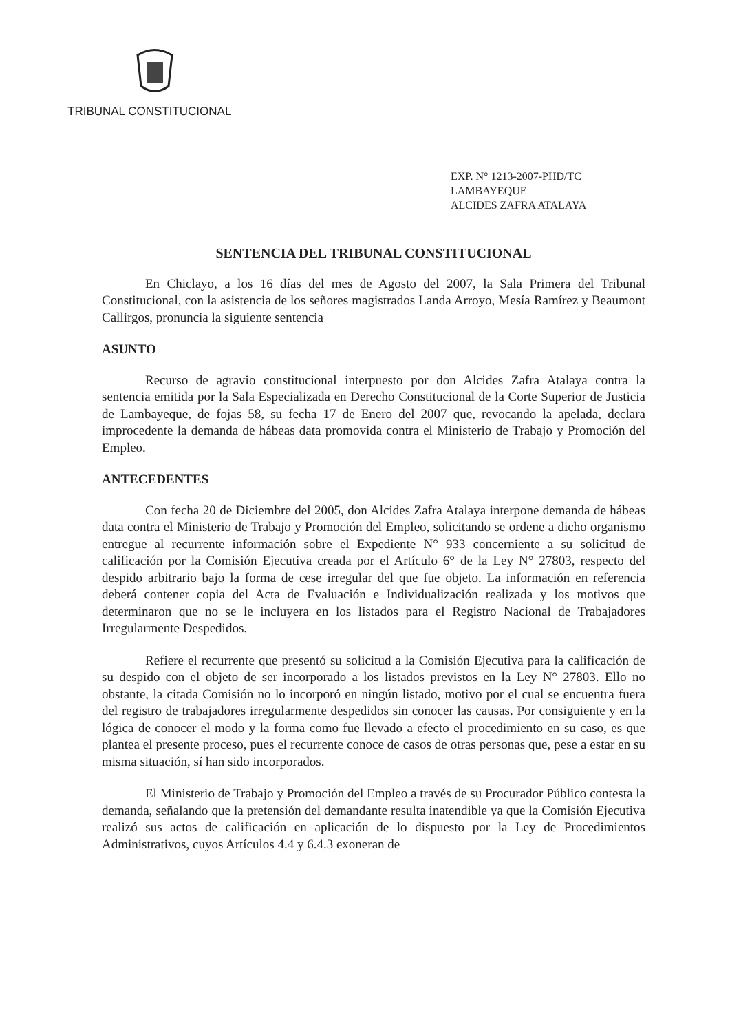TRIBUNAL CONSTITUCIONAL
EXP. N° 1213-2007-PHD/TC
LAMBAYEQUE
ALCIDES ZAFRA ATALAYA
SENTENCIA DEL TRIBUNAL CONSTITUCIONAL
En Chiclayo, a los 16 días del mes de Agosto del 2007, la Sala Primera del Tribunal Constitucional, con la asistencia de los señores magistrados Landa Arroyo, Mesía Ramírez y Beaumont Callirgos, pronuncia la siguiente sentencia
ASUNTO
Recurso de agravio constitucional interpuesto por don Alcides Zafra Atalaya contra la sentencia emitida por la Sala Especializada en Derecho Constitucional de la Corte Superior de Justicia de Lambayeque, de fojas 58, su fecha 17 de Enero del 2007 que, revocando la apelada, declara improcedente la demanda de hábeas data promovida contra el Ministerio de Trabajo y Promoción del Empleo.
ANTECEDENTES
Con fecha 20 de Diciembre del 2005, don Alcides Zafra Atalaya interpone demanda de hábeas data contra el Ministerio de Trabajo y Promoción del Empleo, solicitando se ordene a dicho organismo entregue al recurrente información sobre el Expediente N° 933 concerniente a su solicitud de calificación por la Comisión Ejecutiva creada por el Artículo 6° de la Ley N° 27803, respecto del despido arbitrario bajo la forma de cese irregular del que fue objeto. La información en referencia deberá contener copia del Acta de Evaluación e Individualización realizada y los motivos que determinaron que no se le incluyera en los listados para el Registro Nacional de Trabajadores Irregularmente Despedidos.
Refiere el recurrente que presentó su solicitud a la Comisión Ejecutiva para la calificación de su despido con el objeto de ser incorporado a los listados previstos en la Ley N° 27803. Ello no obstante, la citada Comisión no lo incorporó en ningún listado, motivo por el cual se encuentra fuera del registro de trabajadores irregularmente despedidos sin conocer las causas. Por consiguiente y en la lógica de conocer el modo y la forma como fue llevado a efecto el procedimiento en su caso, es que plantea el presente proceso, pues el recurrente conoce de casos de otras personas que, pese a estar en su misma situación, sí han sido incorporados.
El Ministerio de Trabajo y Promoción del Empleo a través de su Procurador Público contesta la demanda, señalando que la pretensión del demandante resulta inatendible ya que la Comisión Ejecutiva realizó sus actos de calificación en aplicación de lo dispuesto por la Ley de Procedimientos Administrativos, cuyos Artículos 4.4 y 6.4.3 exoneran de